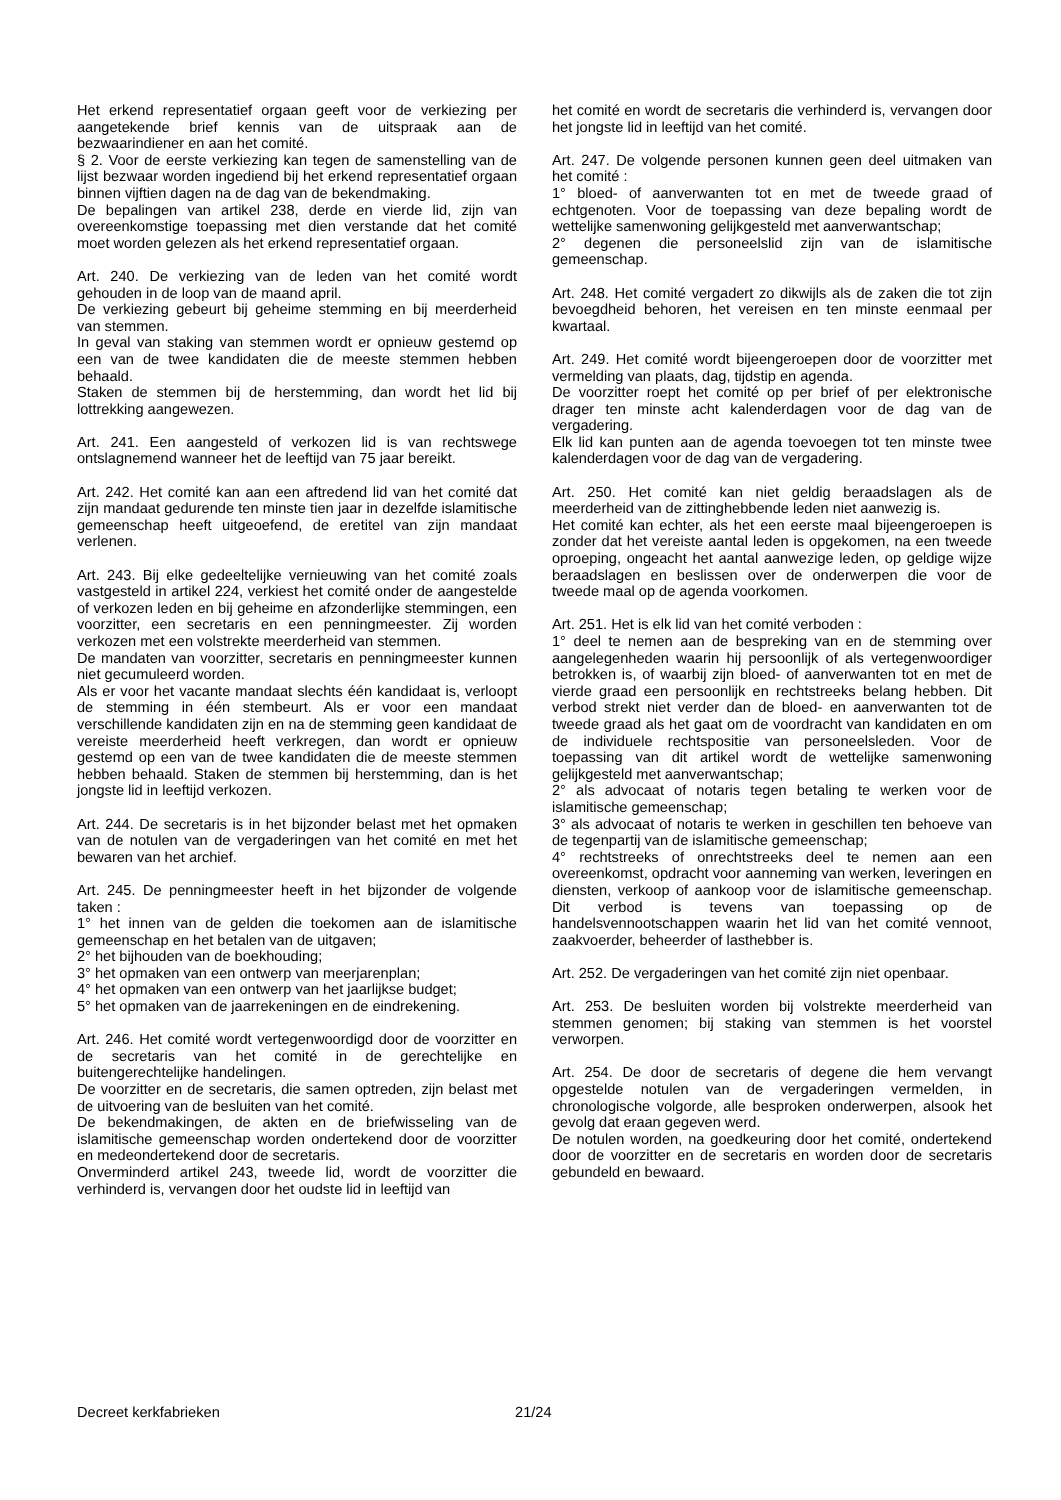Het erkend representatief orgaan geeft voor de verkiezing per aangetekende brief kennis van de uitspraak aan de bezwaarindiener en aan het comité.
§ 2. Voor de eerste verkiezing kan tegen de samenstelling van de lijst bezwaar worden ingediend bij het erkend representatief orgaan binnen vijftien dagen na de dag van de bekendmaking.
De bepalingen van artikel 238, derde en vierde lid, zijn van overeenkomstige toepassing met dien verstande dat het comité moet worden gelezen als het erkend representatief orgaan.
Art. 240. De verkiezing van de leden van het comité wordt gehouden in de loop van de maand april.
De verkiezing gebeurt bij geheime stemming en bij meerderheid van stemmen.
In geval van staking van stemmen wordt er opnieuw gestemd op een van de twee kandidaten die de meeste stemmen hebben behaald.
Staken de stemmen bij de herstemming, dan wordt het lid bij lottrekking aangewezen.
Art. 241. Een aangesteld of verkozen lid is van rechtswege ontslagnemend wanneer het de leeftijd van 75 jaar bereikt.
Art. 242. Het comité kan aan een aftredend lid van het comité dat zijn mandaat gedurende ten minste tien jaar in dezelfde islamitische gemeenschap heeft uitgeoefend, de eretitel van zijn mandaat verlenen.
Art. 243. Bij elke gedeeltelijke vernieuwing van het comité zoals vastgesteld in artikel 224, verkiest het comité onder de aangestelde of verkozen leden en bij geheime en afzonderlijke stemmingen, een voorzitter, een secretaris en een penningmeester. Zij worden verkozen met een volstrekte meerderheid van stemmen.
De mandaten van voorzitter, secretaris en penningmeester kunnen niet gecumuleerd worden.
Als er voor het vacante mandaat slechts één kandidaat is, verloopt de stemming in één stembeurt. Als er voor een mandaat verschillende kandidaten zijn en na de stemming geen kandidaat de vereiste meerderheid heeft verkregen, dan wordt er opnieuw gestemd op een van de twee kandidaten die de meeste stemmen hebben behaald. Staken de stemmen bij herstemming, dan is het jongste lid in leeftijd verkozen.
Art. 244. De secretaris is in het bijzonder belast met het opmaken van de notulen van de vergaderingen van het comité en met het bewaren van het archief.
Art. 245. De penningmeester heeft in het bijzonder de volgende taken :
1° het innen van de gelden die toekomen aan de islamitische gemeenschap en het betalen van de uitgaven;
2° het bijhouden van de boekhouding;
3° het opmaken van een ontwerp van meerjarenplan;
4° het opmaken van een ontwerp van het jaarlijkse budget;
5° het opmaken van de jaarrekeningen en de eindrekening.
Art. 246. Het comité wordt vertegenwoordigd door de voorzitter en de secretaris van het comité in de gerechtelijke en buitengerechtelijke handelingen.
De voorzitter en de secretaris, die samen optreden, zijn belast met de uitvoering van de besluiten van het comité.
De bekendmakingen, de akten en de briefwisseling van de islamitische gemeenschap worden ondertekend door de voorzitter en medeondertekend door de secretaris.
Onverminderd artikel 243, tweede lid, wordt de voorzitter die verhinderd is, vervangen door het oudste lid in leeftijd van
het comité en wordt de secretaris die verhinderd is, vervangen door het jongste lid in leeftijd van het comité.
Art. 247. De volgende personen kunnen geen deel uitmaken van het comité :
1° bloed- of aanverwanten tot en met de tweede graad of echtgenoten. Voor de toepassing van deze bepaling wordt de wettelijke samenwoning gelijkgesteld met aanverwantschap;
2° degenen die personeelslid zijn van de islamitische gemeenschap.
Art. 248. Het comité vergadert zo dikwijls als de zaken die tot zijn bevoegdheid behoren, het vereisen en ten minste eenmaal per kwartaal.
Art. 249. Het comité wordt bijeengeroepen door de voorzitter met vermelding van plaats, dag, tijdstip en agenda.
De voorzitter roept het comité op per brief of per elektronische drager ten minste acht kalenderdagen voor de dag van de vergadering.
Elk lid kan punten aan de agenda toevoegen tot ten minste twee kalenderdagen voor de dag van de vergadering.
Art. 250. Het comité kan niet geldig beraadslagen als de meerderheid van de zittinghebbende leden niet aanwezig is.
Het comité kan echter, als het een eerste maal bijeengeroepen is zonder dat het vereiste aantal leden is opgekomen, na een tweede oproeping, ongeacht het aantal aanwezige leden, op geldige wijze beraadslagen en beslissen over de onderwerpen die voor de tweede maal op de agenda voorkomen.
Art. 251. Het is elk lid van het comité verboden :
1° deel te nemen aan de bespreking van en de stemming over aangelegenheden waarin hij persoonlijk of als vertegenwoordiger betrokken is, of waarbij zijn bloed- of aanverwanten tot en met de vierde graad een persoonlijk en rechtstreeks belang hebben. Dit verbod strekt niet verder dan de bloed- en aanverwanten tot de tweede graad als het gaat om de voordracht van kandidaten en om de individuele rechtspositie van personeelsleden. Voor de toepassing van dit artikel wordt de wettelijke samenwoning gelijkgesteld met aanverwantschap;
2° als advocaat of notaris tegen betaling te werken voor de islamitische gemeenschap;
3° als advocaat of notaris te werken in geschillen ten behoeve van de tegenpartij van de islamitische gemeenschap;
4° rechtstreeks of onrechtstreeks deel te nemen aan een overeenkomst, opdracht voor aanneming van werken, leveringen en diensten, verkoop of aankoop voor de islamitische gemeenschap. Dit verbod is tevens van toepassing op de handelsvennootschappen waarin het lid van het comité vennoot, zaakvoerder, beheerder of lasthebber is.
Art. 252. De vergaderingen van het comité zijn niet openbaar.
Art. 253. De besluiten worden bij volstrekte meerderheid van stemmen genomen; bij staking van stemmen is het voorstel verworpen.
Art. 254. De door de secretaris of degene die hem vervangt opgestelde notulen van de vergaderingen vermelden, in chronologische volgorde, alle besproken onderwerpen, alsook het gevolg dat eraan gegeven werd.
De notulen worden, na goedkeuring door het comité, ondertekend door de voorzitter en de secretaris en worden door de secretaris gebundeld en bewaard.
Decreet kerkfabrieken 21/24